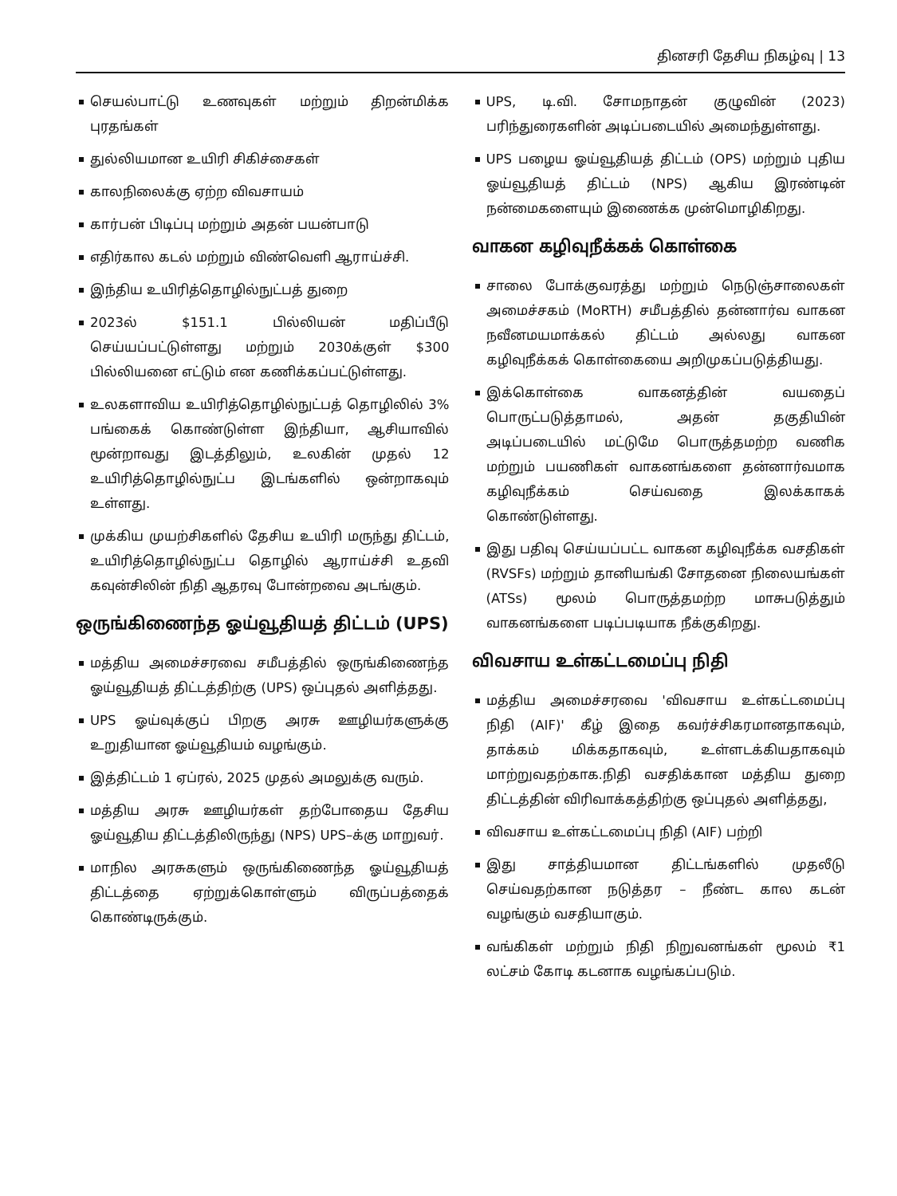தினசரி தேசிய நிகழ்வு | 13
செயல்பாட்டு உணவுகள் மற்றும் திறன்மிக்க புரதங்கள்
துல்லியமான உயிரி சிகிச்சைகள்
காலநிலைக்கு ஏற்ற விவசாயம்
கார்பன் பிடிப்பு மற்றும் அதன் பயன்பாடு
எதிர்கால கடல் மற்றும் விண்வெளி ஆராய்ச்சி.
இந்திய உயிரித்தொழில்நுட்பத் துறை
2023ல் $151.1 பில்லியன் மதிப்பீடு செய்யப்பட்டுள்ளது மற்றும் 2030க்குள் $300 பில்லியனை எட்டும் என கணிக்கப்பட்டுள்ளது.
உலகளாவிய உயிரித்தொழில்நுட்பத் தொழிலில் 3% பங்கைக் கொண்டுள்ள இந்தியா, ஆசியாவில் மூன்றாவது இடத்திலும், உலகின் முதல் 12 உயிரித்தொழில்நுட்ப இடங்களில் ஒன்றாகவும் உள்ளது.
முக்கிய முயற்சிகளில் தேசிய உயிரி மருந்து திட்டம், உயிரித்தொழில்நுட்ப தொழில் ஆராய்ச்சி உதவி கவுன்சிலின் நிதி ஆதரவு போன்றவை அடங்கும்.
ஒருங்கிணைந்த ஓய்வூதியத் திட்டம் (UPS)
மத்திய அமைச்சரவை சமீபத்தில் ஒருங்கிணைந்த ஓய்வூதியத் திட்டத்திற்கு (UPS) ஒப்புதல் அளித்தது.
UPS ஓய்வுக்குப் பிறகு அரசு ஊழியர்களுக்கு உறுதியான ஓய்வூதியம் வழங்கும்.
இத்திட்டம் 1 ஏப்ரல், 2025 முதல் அமலுக்கு வரும்.
மத்திய அரசு ஊழியர்கள் தற்போதைய தேசிய ஓய்வூதிய திட்டத்திலிருந்து (NPS) UPS–க்கு மாறுவர்.
மாநில அரசுகளும் ஒருங்கிணைந்த ஓய்வூதியத் திட்டத்தை ஏற்றுக்கொள்ளும் விருப்பத்தைக் கொண்டிருக்கும்.
UPS, டி.வி. சோமநாதன் குழுவின் (2023) பரிந்துரைகளின் அடிப்படையில் அமைந்துள்ளது.
UPS பழைய ஓய்வூதியத் திட்டம் (OPS) மற்றும் புதிய ஓய்வூதியத் திட்டம் (NPS) ஆகிய இரண்டின் நன்மைகளையும் இணைக்க முன்மொழிகிறது.
வாகன கழிவுநீக்கக் கொள்கை
சாலை போக்குவரத்து மற்றும் நெடுஞ்சாலைகள் அமைச்சகம் (MoRTH) சமீபத்தில் தன்னார்வ வாகன நவீனமயமாக்கல் திட்டம் அல்லது வாகன கழிவுநீக்கக் கொள்கையை அறிமுகப்படுத்தியது.
இக்கொள்கை வாகனத்தின் வயதைப் பொருட்படுத்தாமல், அதன் தகுதியின் அடிப்படையில் மட்டுமே பொருத்தமற்ற வணிக மற்றும் பயணிகள் வாகனங்களை தன்னார்வமாக கழிவுநீக்கம் செய்வதை இலக்காகக் கொண்டுள்ளது.
இது பதிவு செய்யப்பட்ட வாகன கழிவுநீக்க வசதிகள் (RVSFs) மற்றும் தானியங்கி சோதனை நிலையங்கள் (ATSs) மூலம் பொருத்தமற்ற மாசுபடுத்தும் வாகனங்களை படிப்படியாக நீக்குகிறது.
விவசாய உள்கட்டமைப்பு நிதி
மத்திய அமைச்சரவை 'விவசாய உள்கட்டமைப்பு நிதி (AIF)' கீழ் இதை கவர்ச்சிகரமானதாகவும், தாக்கம் மிக்கதாகவும், உள்ளடக்கியதாகவும் மாற்றுவதற்காக.நிதி வசதிக்கான மத்திய துறை திட்டத்தின் விரிவாக்கத்திற்கு ஒப்புதல் அளித்தது,
விவசாய உள்கட்டமைப்பு நிதி (AIF) பற்றி
இது சாத்தியமான திட்டங்களில் முதலீடு செய்வதற்கான நடுத்தர – நீண்ட கால கடன் வழங்கும் வசதியாகும்.
வங்கிகள் மற்றும் நிதி நிறுவனங்கள் மூலம் ₹1 லட்சம் கோடி கடனாக வழங்கப்படும்.